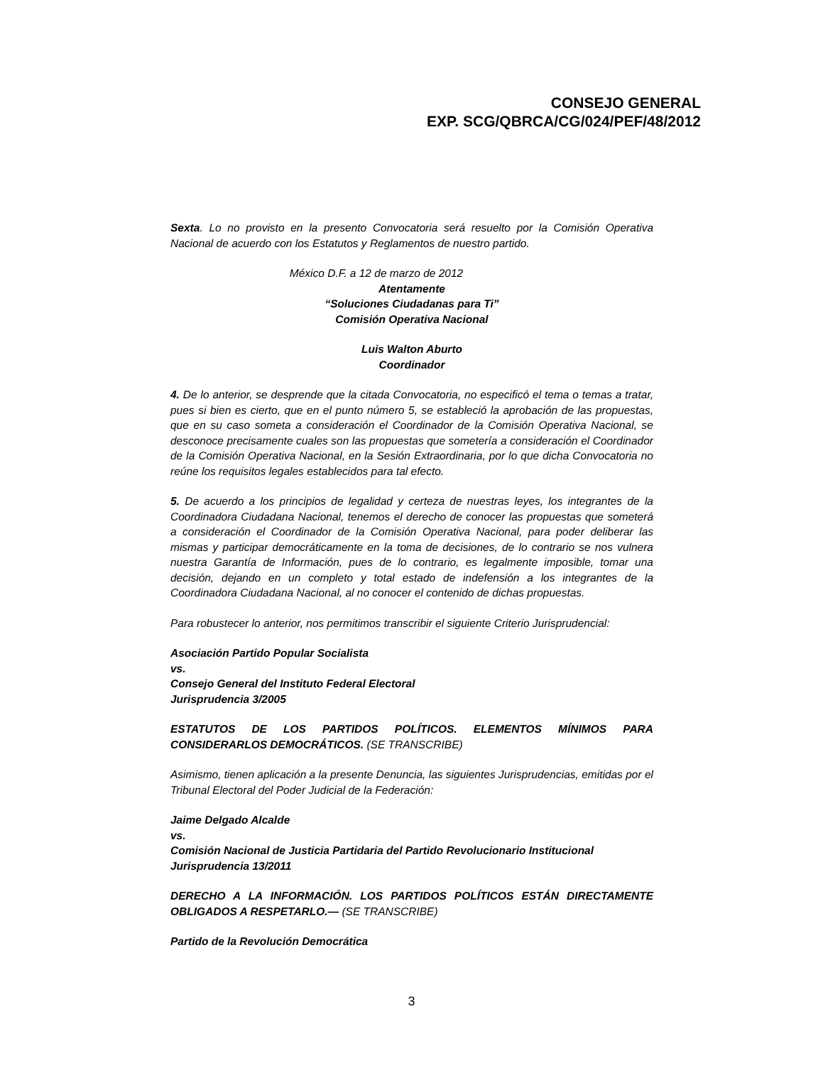CONSEJO GENERAL
EXP. SCG/QBRCA/CG/024/PEF/48/2012
Sexta. Lo no provisto en la presento Convocatoria será resuelto por la Comisión Operativa Nacional de acuerdo con los Estatutos y Reglamentos de nuestro partido.
México D.F. a 12 de marzo de 2012
Atentamente
“Soluciones Ciudadanas para Ti”
Comisión Operativa Nacional
Luis Walton Aburto
Coordinador
4. De lo anterior, se desprende que la citada Convocatoria, no especificó el tema o temas a tratar, pues si bien es cierto, que en el punto número 5, se estableció la aprobación de las propuestas, que en su caso someta a consideración el Coordinador de la Comisión Operativa Nacional, se desconoce precisamente cuales son las propuestas que sometería a consideración el Coordinador de la Comisión Operativa Nacional, en la Sesión Extraordinaria, por lo que dicha Convocatoria no reúne los requisitos legales establecidos para tal efecto.
5. De acuerdo a los principios de legalidad y certeza de nuestras leyes, los integrantes de la Coordinadora Ciudadana Nacional, tenemos el derecho de conocer las propuestas que someterá a consideración el Coordinador de la Comisión Operativa Nacional, para poder deliberar las mismas y participar democráticamente en la toma de decisiones, de lo contrario se nos vulnera nuestra Garantía de Información, pues de lo contrario, es legalmente imposible, tomar una decisión, dejando en un completo y total estado de indefensión a los integrantes de la Coordinadora Ciudadana Nacional, al no conocer el contenido de dichas propuestas.
Para robustecer lo anterior, nos permitimos transcribir el siguiente Criterio Jurisprudencial:
Asociación Partido Popular Socialista
vs.
Consejo General del Instituto Federal Electoral
Jurisprudencia 3/2005
ESTATUTOS DE LOS PARTIDOS POLÍTICOS. ELEMENTOS MÍNIMOS PARA CONSIDERARLOS DEMOCRÁTICOS. (SE TRANSCRIBE)
Asimismo, tienen aplicación a la presente Denuncia, las siguientes Jurisprudencias, emitidas por el Tribunal Electoral del Poder Judicial de la Federación:
Jaime Delgado Alcalde
vs.
Comisión Nacional de Justicia Partidaria del Partido Revolucionario Institucional
Jurisprudencia 13/2011
DERECHO A LA INFORMACIÓN. LOS PARTIDOS POLÍTICOS ESTÁN DIRECTAMENTE OBLIGADOS A RESPETARLO.— (SE TRANSCRIBE)
Partido de la Revolución Democrática
3